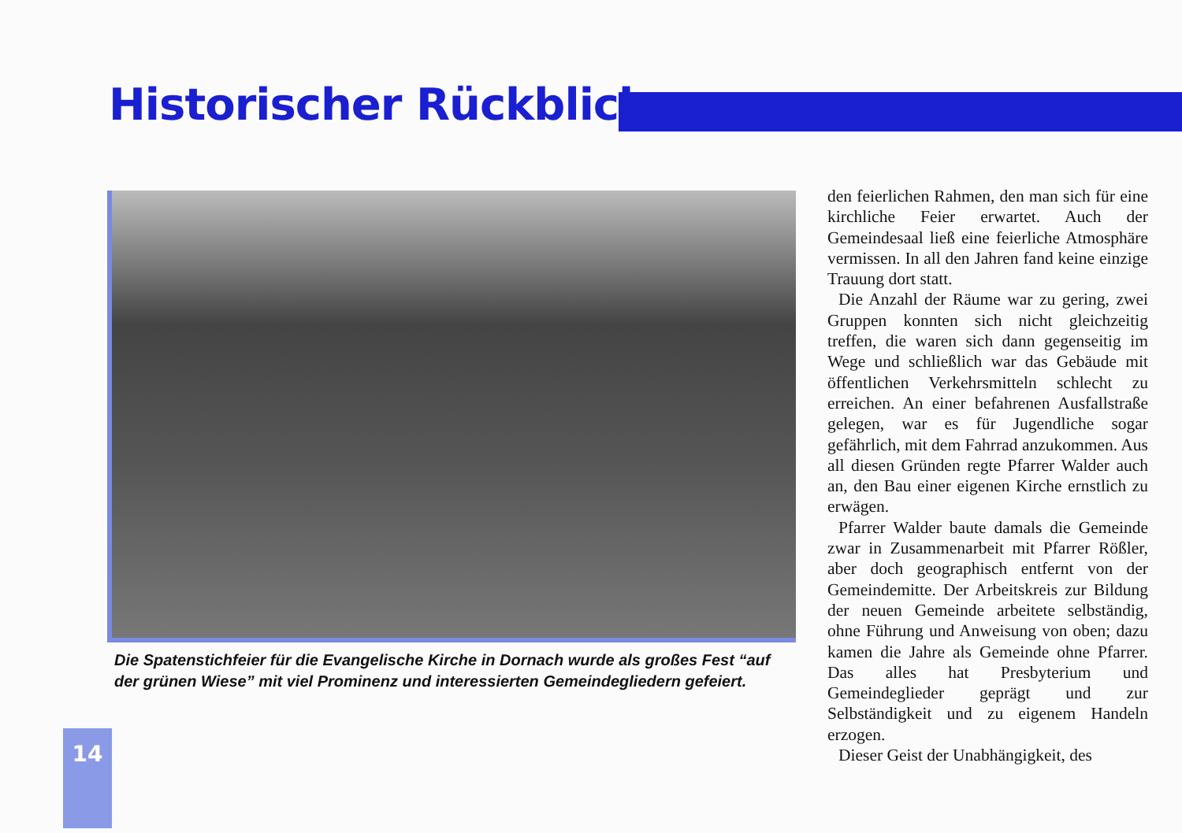Historischer Rückblick
Die Spatenstichfeier für die Evangelische Kirche in Dornach wurde als großes Fest “auf der grünen Wiese” mit viel Prominenz und interessierten Gemeindegliedern gefeiert.
den feierlichen Rahmen, den man sich für eine kirchliche Feier erwartet. Auch der Gemeindesaal ließ eine feierliche Atmosphäre vermissen. In all den Jahren fand keine einzige Trauung dort statt.
Die Anzahl der Räume war zu gering, zwei Gruppen konnten sich nicht gleichzeitig treffen, die waren sich dann gegenseitig im Wege und schließlich war das Gebäude mit öffentlichen Verkehrsmitteln schlecht zu erreichen. An einer befahrenen Ausfallstraße gelegen, war es für Jugendliche sogar gefährlich, mit dem Fahrrad anzukommen. Aus all diesen Gründen regte Pfarrer Walder auch an, den Bau einer eigenen Kirche ernstlich zu erwägen.
Pfarrer Walder baute damals die Gemeinde zwar in Zusammenarbeit mit Pfarrer Rößler, aber doch geographisch entfernt von der Gemeindemitte. Der Arbeitskreis zur Bildung der neuen Gemeinde arbeitete selbständig, ohne Führung und Anweisung von oben; dazu kamen die Jahre als Gemeinde ohne Pfarrer. Das alles hat Presbyterium und Gemeindeglieder geprägt und zur Selbständigkeit und zu eigenem Handeln erzogen.
Dieser Geist der Unabhängigkeit, des
14